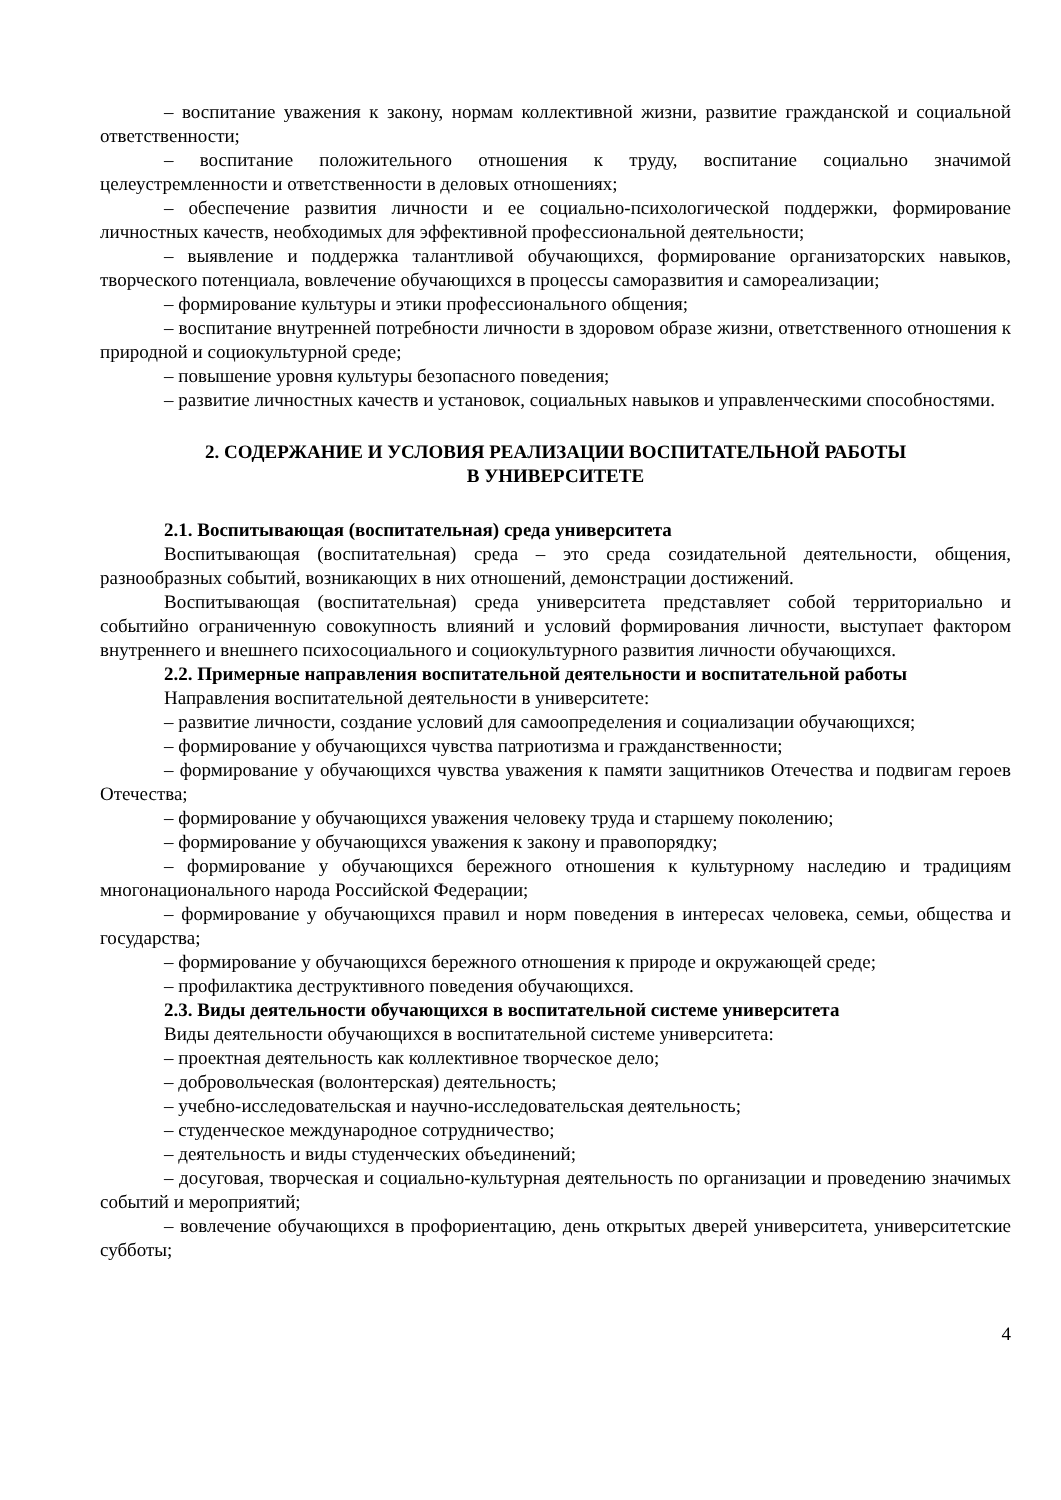– воспитание уважения к закону, нормам коллективной жизни, развитие гражданской и социальной ответственности;
– воспитание положительного отношения к труду, воспитание социально значимой целеустремленности и ответственности в деловых отношениях;
– обеспечение развития личности и ее социально-психологической поддержки, формирование личностных качеств, необходимых для эффективной профессиональной деятельности;
– выявление и поддержка талантливой обучающихся, формирование организаторских навыков, творческого потенциала, вовлечение обучающихся в процессы саморазвития и самореализации;
– формирование культуры и этики профессионального общения;
– воспитание внутренней потребности личности в здоровом образе жизни, ответственного отношения к природной и социокультурной среде;
– повышение уровня культуры безопасного поведения;
– развитие личностных качеств и установок, социальных навыков и управленческими способностями.
2. СОДЕРЖАНИЕ И УСЛОВИЯ РЕАЛИЗАЦИИ ВОСПИТАТЕЛЬНОЙ РАБОТЫ
В УНИВЕРСИТЕТЕ
2.1. Воспитывающая (воспитательная) среда университета
Воспитывающая (воспитательная) среда – это среда созидательной деятельности, общения, разнообразных событий, возникающих в них отношений, демонстрации достижений.
Воспитывающая (воспитательная) среда университета представляет собой территориально и событийно ограниченную совокупность влияний и условий формирования личности, выступает фактором внутреннего и внешнего психосоциального и социокультурного развития личности обучающихся.
2.2. Примерные направления воспитательной деятельности и воспитательной работы
Направления воспитательной деятельности в университете:
– развитие личности, создание условий для самоопределения и социализации обучающихся;
– формирование у обучающихся чувства патриотизма и гражданственности;
– формирование у обучающихся чувства уважения к памяти защитников Отечества и подвигам героев Отечества;
– формирование у обучающихся уважения человеку труда и старшему поколению;
– формирование у обучающихся уважения к закону и правопорядку;
– формирование у обучающихся бережного отношения к культурному наследию и традициям многонационального народа Российской Федерации;
– формирование у обучающихся правил и норм поведения в интересах человека, семьи, общества и государства;
– формирование у обучающихся бережного отношения к природе и окружающей среде;
– профилактика деструктивного поведения обучающихся.
2.3. Виды деятельности обучающихся в воспитательной системе университета
Виды деятельности обучающихся в воспитательной системе университета:
– проектная деятельность как коллективное творческое дело;
– добровольческая (волонтерская) деятельность;
– учебно-исследовательская и научно-исследовательская деятельность;
– студенческое международное сотрудничество;
– деятельность и виды студенческих объединений;
– досуговая, творческая и социально-культурная деятельность по организации и проведению значимых событий и мероприятий;
– вовлечение обучающихся в профориентацию, день открытых дверей университета, университетские субботы;
4